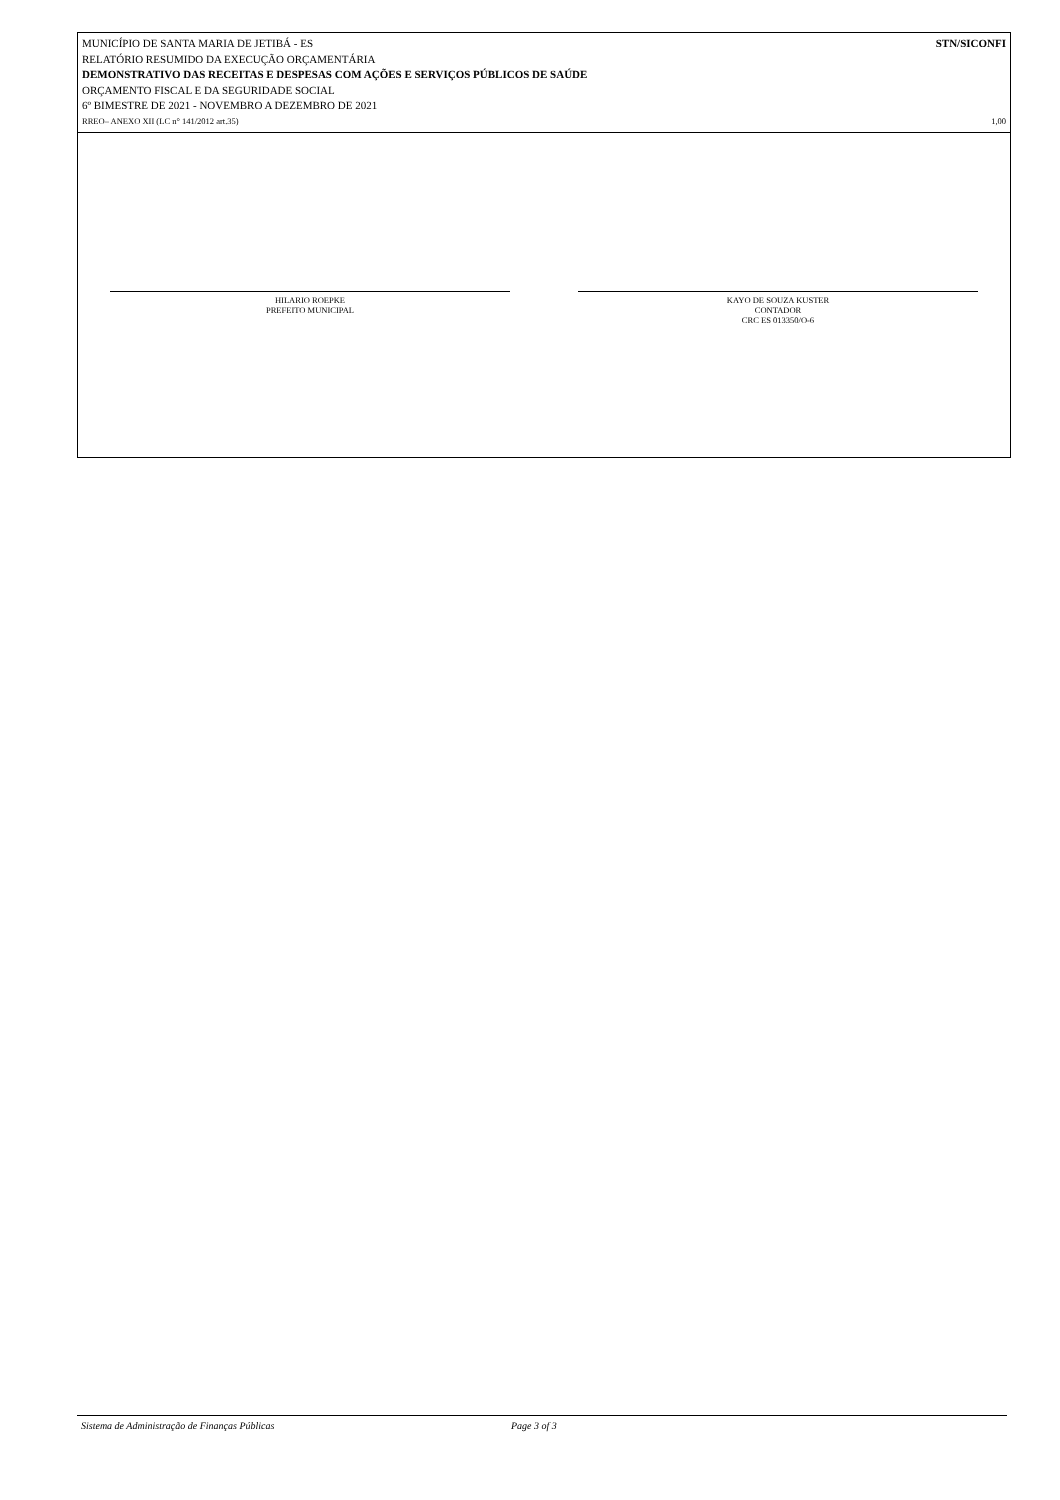MUNICÍPIO DE SANTA MARIA DE JETIBÁ - ES STN/SICONFI
RELATÓRIO RESUMIDO DA EXECUÇÃO ORÇAMENTÁRIA
DEMONSTRATIVO DAS RECEITAS E DESPESAS COM AÇÕES E SERVIÇOS PÚBLICOS DE SAÚDE
ORÇAMENTO FISCAL E DA SEGURIDADE SOCIAL
6º BIMESTRE DE 2021 - NOVEMBRO A DEZEMBRO DE 2021
RREO– ANEXO XII (LC n° 141/2012 art.35) 1,00
HILARIO ROEPKE
PREFEITO MUNICIPAL
KAYO DE SOUZA KUSTER
CONTADOR
CRC ES 013350/O-6
Sistema de Administração de Finanças Públicas Page 3 of 3